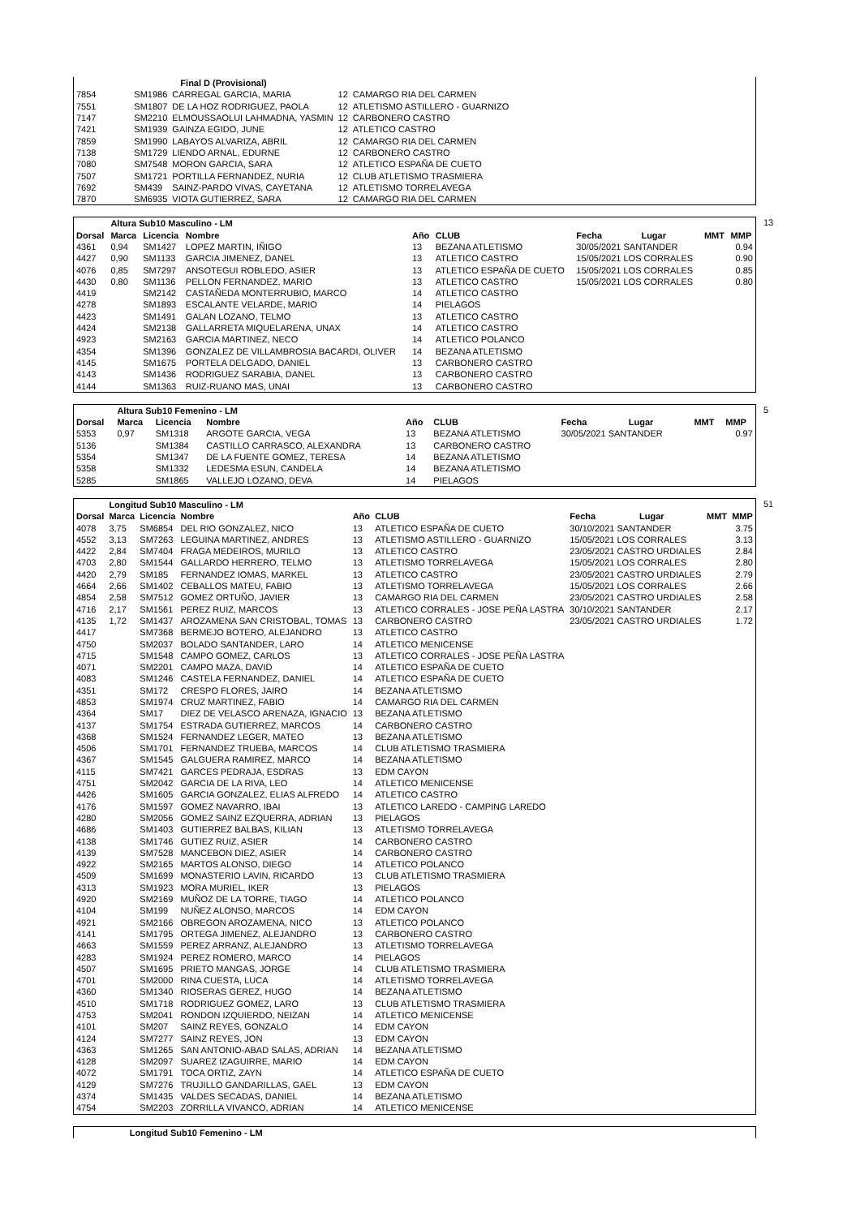| | | Final D (Provisional) | | | | |
| 7854 | | SM1986 | CARREGAL GARCIA, MARIA | 12 | CAMARGO RIA DEL CARMEN | |
| 7551 | | SM1807 | DE LA HOZ RODRIGUEZ, PAOLA | 12 | ATLETISMO ASTILLERO - GUARNIZO | |
| 7147 | | SM2210 | ELMOUSSAOLUI LAHMADNA, YASMIN | 12 | CARBONERO CASTRO | |
| 7421 | | SM1939 | GAINZA EGIDO, JUNE | 12 | ATLETICO CASTRO | |
| 7859 | | SM1990 | LABAYOS ALVARIZA, ABRIL | 12 | CAMARGO RIA DEL CARMEN | |
| 7138 | | SM1729 | LIENDO ARNAL, EDURNE | 12 | CARBONERO CASTRO | |
| 7080 | | SM7548 | MORON GARCIA, SARA | 12 | ATLETICO ESPAÑA DE CUETO | |
| 7507 | | SM1721 | PORTILLA FERNANDEZ, NURIA | 12 | CLUB ATLETISMO TRASMIERA | |
| 7692 | | SM439 | SAINZ-PARDO VIVAS, CAYETANA | 12 | ATLETISMO TORRELAVEGA | |
| 7870 | | SM6935 | VIOTA GUTIERREZ, SARA | 12 | CAMARGO RIA DEL CARMEN | |
| | Altura Sub10 Masculino - LM | | | | | | | | | 13 |
| Dorsal | Marca | Licencia | Nombre | Año | CLUB | Fecha | Lugar | MMT | MMP | |
| 4361 | 0,94 | SM1427 | LOPEZ MARTIN, IÑIGO | 13 | BEZANA ATLETISMO | 30/05/2021 SANTANDER | | | 0.94 | |
| 4427 | 0,90 | SM1133 | GARCIA JIMENEZ, DANEL | 13 | ATLETICO CASTRO | 15/05/2021 LOS CORRALES | | | 0.90 | |
| 4076 | 0,85 | SM7297 | ANSOTEGUI ROBLEDO, ASIER | 13 | ATLETICO ESPAÑA DE CUETO | 15/05/2021 LOS CORRALES | | | 0.85 | |
| 4430 | 0,80 | SM1136 | PELLON FERNANDEZ, MARIO | 13 | ATLETICO CASTRO | 15/05/2021 LOS CORRALES | | | 0.80 | |
| 4419 | | SM2142 | CASTAÑEDA MONTERRUBIO, MARCO | 14 | ATLETICO CASTRO | | | | | |
| 4278 | | SM1893 | ESCALANTE VELARDE, MARIO | 14 | PIELAGOS | | | | | |
| 4423 | | SM1491 | GALAN LOZANO, TELMO | 13 | ATLETICO CASTRO | | | | | |
| 4424 | | SM2138 | GALLARRETA MIQUELARENA, UNAX | 14 | ATLETICO CASTRO | | | | | |
| 4923 | | SM2163 | GARCIA MARTINEZ, NECO | 14 | ATLETICO POLANCO | | | | | |
| 4354 | | SM1396 | GONZALEZ DE VILLAMBROSIA BACARDI, OLIVER | 14 | BEZANA ATLETISMO | | | | | |
| 4145 | | SM1675 | PORTELA DELGADO, DANIEL | 13 | CARBONERO CASTRO | | | | | |
| 4143 | | SM1436 | RODRIGUEZ SARABIA, DANEL | 13 | CARBONERO CASTRO | | | | | |
| 4144 | | SM1363 | RUIZ-RUANO MAS, UNAI | 13 | CARBONERO CASTRO | | | | | |
| | Altura Sub10 Femenino - LM | | | | | | | | | 5 |
| Dorsal | Marca | Licencia | Nombre | Año | CLUB | Fecha | Lugar | MMT | MMP | |
| 5353 | 0,97 | SM1318 | ARGOTE GARCIA, VEGA | 13 | BEZANA ATLETISMO | 30/05/2021 SANTANDER | | | 0.97 | |
| 5136 | | SM1384 | CASTILLO CARRASCO, ALEXANDRA | 13 | CARBONERO CASTRO | | | | | |
| 5354 | | SM1347 | DE LA FUENTE GOMEZ, TERESA | 14 | BEZANA ATLETISMO | | | | | |
| 5358 | | SM1332 | LEDESMA ESUN, CANDELA | 14 | BEZANA ATLETISMO | | | | | |
| 5285 | | SM1865 | VALLEJO LOZANO, DEVA | 14 | PIELAGOS | | | | | |
| | Longitud Sub10 Masculino - LM | | | | | | | | | 51 |
| Dorsal | Marca | Licencia | Nombre | Año | CLUB | Fecha | Lugar | MMT | MMP | |
| 4078 | 3,75 | SM6854 | DEL RIO GONZALEZ, NICO | 13 | ATLETICO ESPAÑA DE CUETO | 30/10/2021 SANTANDER | | | 3.75 | |
| 4552 | 3,13 | SM7263 | LEGUINA MARTINEZ, ANDRES | 13 | ATLETISMO ASTILLERO - GUARNIZO | 15/05/2021 LOS CORRALES | | | 3.13 | |
| 4422 | 2,84 | SM7404 | FRAGA MEDEIROS, MURILO | 13 | ATLETICO CASTRO | 23/05/2021 CASTRO URDIALES | | | 2.84 | |
| 4703 | 2,80 | SM1544 | GALLARDO HERRERO, TELMO | 13 | ATLETISMO TORRELAVEGA | 15/05/2021 LOS CORRALES | | | 2.80 | |
| 4420 | 2,79 | SM185 | FERNANDEZ IOMAS, MARKEL | 13 | ATLETICO CASTRO | 23/05/2021 CASTRO URDIALES | | | 2.79 | |
| 4664 | 2,66 | SM1402 | CEBALLOS MATEU, FABIO | 13 | ATLETISMO TORRELAVEGA | 15/05/2021 LOS CORRALES | | | 2.66 | |
| 4854 | 2,58 | SM7512 | GOMEZ ORTUÑO, JAVIER | 13 | CAMARGO RIA DEL CARMEN | 23/05/2021 CASTRO URDIALES | | | 2.58 | |
| 4716 | 2,17 | SM1561 | PEREZ RUIZ, MARCOS | 13 | ATLETICO CORRALES - JOSE PEÑA LASTRA | 30/10/2021 SANTANDER | | | 2.17 | |
| 4135 | 1,72 | SM1437 | AROZAMENA SAN CRISTOBAL, TOMAS | 13 | CARBONERO CASTRO | 23/05/2021 CASTRO URDIALES | | | 1.72 | |
| 4417 | | SM7368 | BERMEJO BOTERO, ALEJANDRO | 13 | ATLETICO CASTRO | | | | | |
| 4750 | | SM2037 | BOLADO SANTANDER, LARO | 14 | ATLETICO MENICENSE | | | | | |
| 4715 | | SM1548 | CAMPO GOMEZ, CARLOS | 13 | ATLETICO CORRALES - JOSE PEÑA LASTRA | | | | | |
| 4071 | | SM2201 | CAMPO MAZA, DAVID | 14 | ATLETICO ESPAÑA DE CUETO | | | | | |
| 4083 | | SM1246 | CASTELA FERNANDEZ, DANIEL | 14 | ATLETICO ESPAÑA DE CUETO | | | | | |
| 4351 | | SM172 | CRESPO FLORES, JAIRO | 14 | BEZANA ATLETISMO | | | | | |
| 4853 | | SM1974 | CRUZ MARTINEZ, FABIO | 14 | CAMARGO RIA DEL CARMEN | | | | | |
| 4364 | | SM17 | DIEZ DE VELASCO ARENAZA, IGNACIO | 13 | BEZANA ATLETISMO | | | | | |
| 4137 | | SM1754 | ESTRADA GUTIERREZ, MARCOS | 14 | CARBONERO CASTRO | | | | | |
| 4368 | | SM1524 | FERNANDEZ LEGER, MATEO | 13 | BEZANA ATLETISMO | | | | | |
| 4506 | | SM1701 | FERNANDEZ TRUEBA, MARCOS | 14 | CLUB ATLETISMO TRASMIERA | | | | | |
| 4367 | | SM1545 | GALGUERA RAMIREZ, MARCO | 14 | BEZANA ATLETISMO | | | | | |
| 4115 | | SM7421 | GARCES PEDRAJA, ESDRAS | 13 | EDM CAYON | | | | | |
| 4751 | | SM2042 | GARCIA DE LA RIVA, LEO | 14 | ATLETICO MENICENSE | | | | | |
| 4426 | | SM1605 | GARCIA GONZALEZ, ELIAS ALFREDO | 14 | ATLETICO CASTRO | | | | | |
| 4176 | | SM1597 | GOMEZ NAVARRO, IBAI | 13 | ATLETICO LAREDO - CAMPING LAREDO | | | | | |
| 4280 | | SM2056 | GOMEZ SAINZ EZQUERRA, ADRIAN | 13 | PIELAGOS | | | | | |
| 4686 | | SM1403 | GUTIERREZ BALBAS, KILIAN | 13 | ATLETISMO TORRELAVEGA | | | | | |
| 4138 | | SM1746 | GUTIEZ RUIZ, ASIER | 14 | CARBONERO CASTRO | | | | | |
| 4139 | | SM7528 | MANCEBON DIEZ, ASIER | 14 | CARBONERO CASTRO | | | | | |
| 4922 | | SM2165 | MARTOS ALONSO, DIEGO | 14 | ATLETICO POLANCO | | | | | |
| 4509 | | SM1699 | MONASTERIO LAVIN, RICARDO | 13 | CLUB ATLETISMO TRASMIERA | | | | | |
| 4313 | | SM1923 | MORA MURIEL, IKER | 13 | PIELAGOS | | | | | |
| 4920 | | SM2169 | MUÑOZ DE LA TORRE, TIAGO | 14 | ATLETICO POLANCO | | | | | |
| 4104 | | SM199 | NUÑEZ ALONSO, MARCOS | 14 | EDM CAYON | | | | | |
| 4921 | | SM2166 | OBREGON AROZAMENA, NICO | 13 | ATLETICO POLANCO | | | | | |
| 4141 | | SM1795 | ORTEGA JIMENEZ, ALEJANDRO | 13 | CARBONERO CASTRO | | | | | |
| 4663 | | SM1559 | PEREZ ARRANZ, ALEJANDRO | 13 | ATLETISMO TORRELAVEGA | | | | | |
| 4283 | | SM1924 | PEREZ ROMERO, MARCO | 14 | PIELAGOS | | | | | |
| 4507 | | SM1695 | PRIETO MANGAS, JORGE | 14 | CLUB ATLETISMO TRASMIERA | | | | | |
| 4701 | | SM2000 | RINA CUESTA, LUCA | 14 | ATLETISMO TORRELAVEGA | | | | | |
| 4360 | | SM1340 | RIOSERAS GEREZ, HUGO | 14 | BEZANA ATLETISMO | | | | | |
| 4510 | | SM1718 | RODRIGUEZ GOMEZ, LARO | 13 | CLUB ATLETISMO TRASMIERA | | | | | |
| 4753 | | SM2041 | RONDON IZQUIERDO, NEIZAN | 14 | ATLETICO MENICENSE | | | | | |
| 4101 | | SM207 | SAINZ REYES, GONZALO | 14 | EDM CAYON | | | | | |
| 4124 | | SM7277 | SAINZ REYES, JON | 13 | EDM CAYON | | | | | |
| 4363 | | SM1265 | SAN ANTONIO-ABAD SALAS, ADRIAN | 14 | BEZANA ATLETISMO | | | | | |
| 4128 | | SM2097 | SUAREZ IZAGUIRRE, MARIO | 14 | EDM CAYON | | | | | |
| 4072 | | SM1791 | TOCA ORTIZ, ZAYN | 14 | ATLETICO ESPAÑA DE CUETO | | | | | |
| 4129 | | SM7276 | TRUJILLO GANDARILLAS, GAEL | 13 | EDM CAYON | | | | | |
| 4374 | | SM1435 | VALDES SECADAS, DANIEL | 14 | BEZANA ATLETISMO | | | | | |
| 4754 | | SM2203 | ZORRILLA VIVANCO, ADRIAN | 14 | ATLETICO MENICENSE | | | | | |
| | Longitud Sub10 Femenino - LM | |